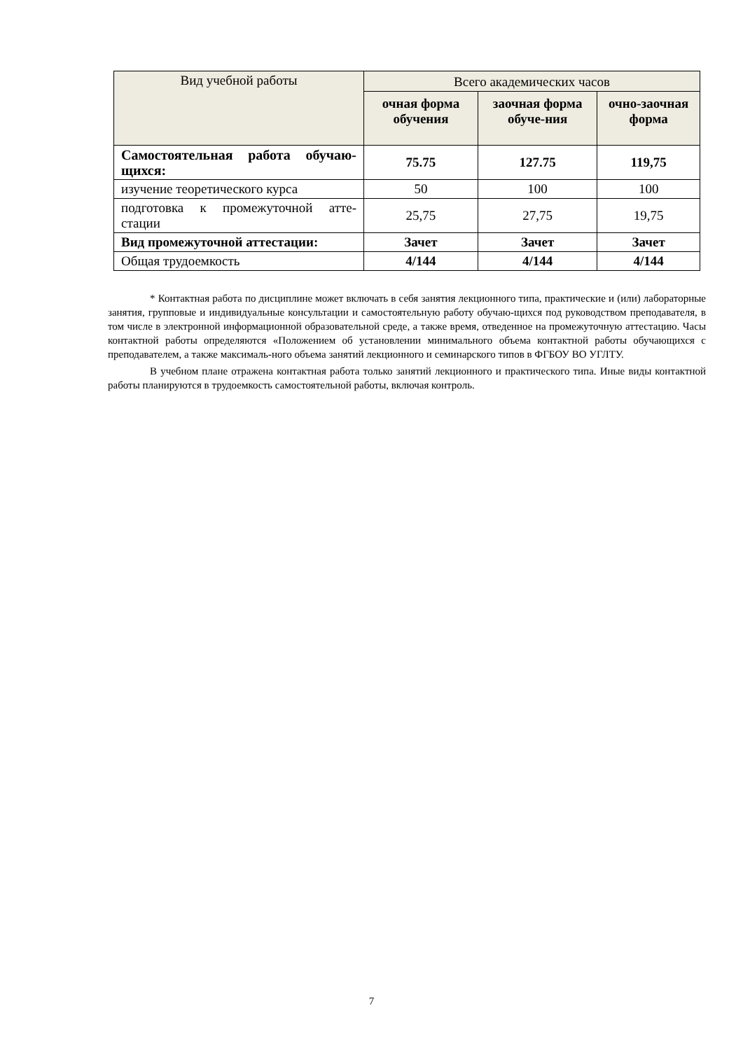| Вид учебной работы | Всего академических часов | | |
| --- | --- | --- | --- |
| | очная форма обучения | заочная форма обуче-ния | очно-заочная форма |
| Самостоятельная работа обучаю-щихся: | 75.75 | 127.75 | 119,75 |
| изучение теоретического курса | 50 | 100 | 100 |
| подготовка к промежуточной атте-стации | 25,75 | 27,75 | 19,75 |
| Вид промежуточной аттестации: | Зачет | Зачет | Зачет |
| Общая трудоемкость | 4/144 | 4/144 | 4/144 |
* Контактная работа по дисциплине может включать в себя занятия лекционного типа, практические и (или) лабораторные занятия, групповые и индивидуальные консультации и самостоятельную работу обучаю-щихся под руководством преподавателя, в том числе в электронной информационной образовательной среде, а также время, отведенное на промежуточную аттестацию. Часы контактной работы определяются «Положением об установлении минимального объема контактной работы обучающихся с преподавателем, а также максималь-ного объема занятий лекционного и семинарского типов в ФГБОУ ВО УГЛТУ.
В учебном плане отражена контактная работа только занятий лекционного и практического типа. Иные виды контактной работы планируются в трудоемкость самостоятельной работы, включая контроль.
7